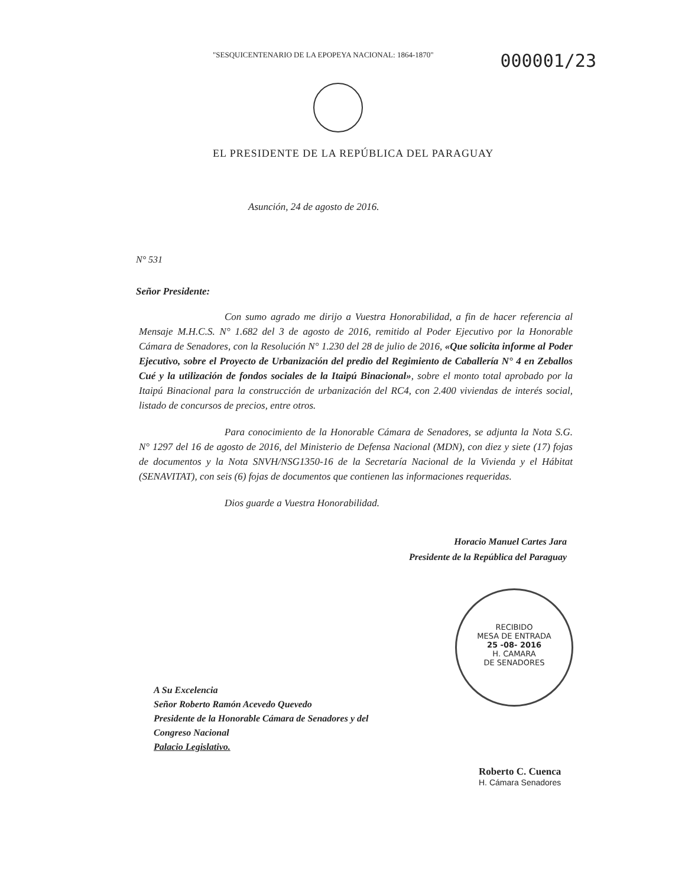"SESQUICENTENARIO DE LA EPOPEYA NACIONAL: 1864-1870"
000001/23
EL PRESIDENTE DE LA REPÚBLICA DEL PARAGUAY
Asunción, 24 de agosto de 2016.
N° 531
Señor Presidente:
Con sumo agrado me dirijo a Vuestra Honorabilidad, a fin de hacer referencia al Mensaje M.H.C.S. N° 1.682 del 3 de agosto de 2016, remitido al Poder Ejecutivo por la Honorable Cámara de Senadores, con la Resolución N° 1.230 del 28 de julio de 2016, «Que solicita informe al Poder Ejecutivo, sobre el Proyecto de Urbanización del predio del Regimiento de Caballería N° 4 en Zeballos Cué y la utilización de fondos sociales de la Itaipú Binacional», sobre el monto total aprobado por la Itaipú Binacional para la construcción de urbanización del RC4, con 2.400 viviendas de interés social, listado de concursos de precios, entre otros.
Para conocimiento de la Honorable Cámara de Senadores, se adjunta la Nota S.G. N° 1297 del 16 de agosto de 2016, del Ministerio de Defensa Nacional (MDN), con diez y siete (17) fojas de documentos y la Nota SNVH/NSG1350-16 de la Secretaría Nacional de la Vivienda y el Hábitat (SENAVITAT), con seis (6) fojas de documentos que contienen las informaciones requeridas.
Dios guarde a Vuestra Honorabilidad.
Horacio Manuel Cartes Jara
Presidente de la República del Paraguay
RECIBIDO
MESA DE ENTRADA
25 -08- 2016
H. CAMARA
DE SENADORES
A Su Excelencia
Señor Roberto Ramón Acevedo Quevedo
Presidente de la Honorable Cámara de Senadores y del
Congreso Nacional
Palacio Legislativo.
Roberto C. Cuenca
H. Cámara Senadores